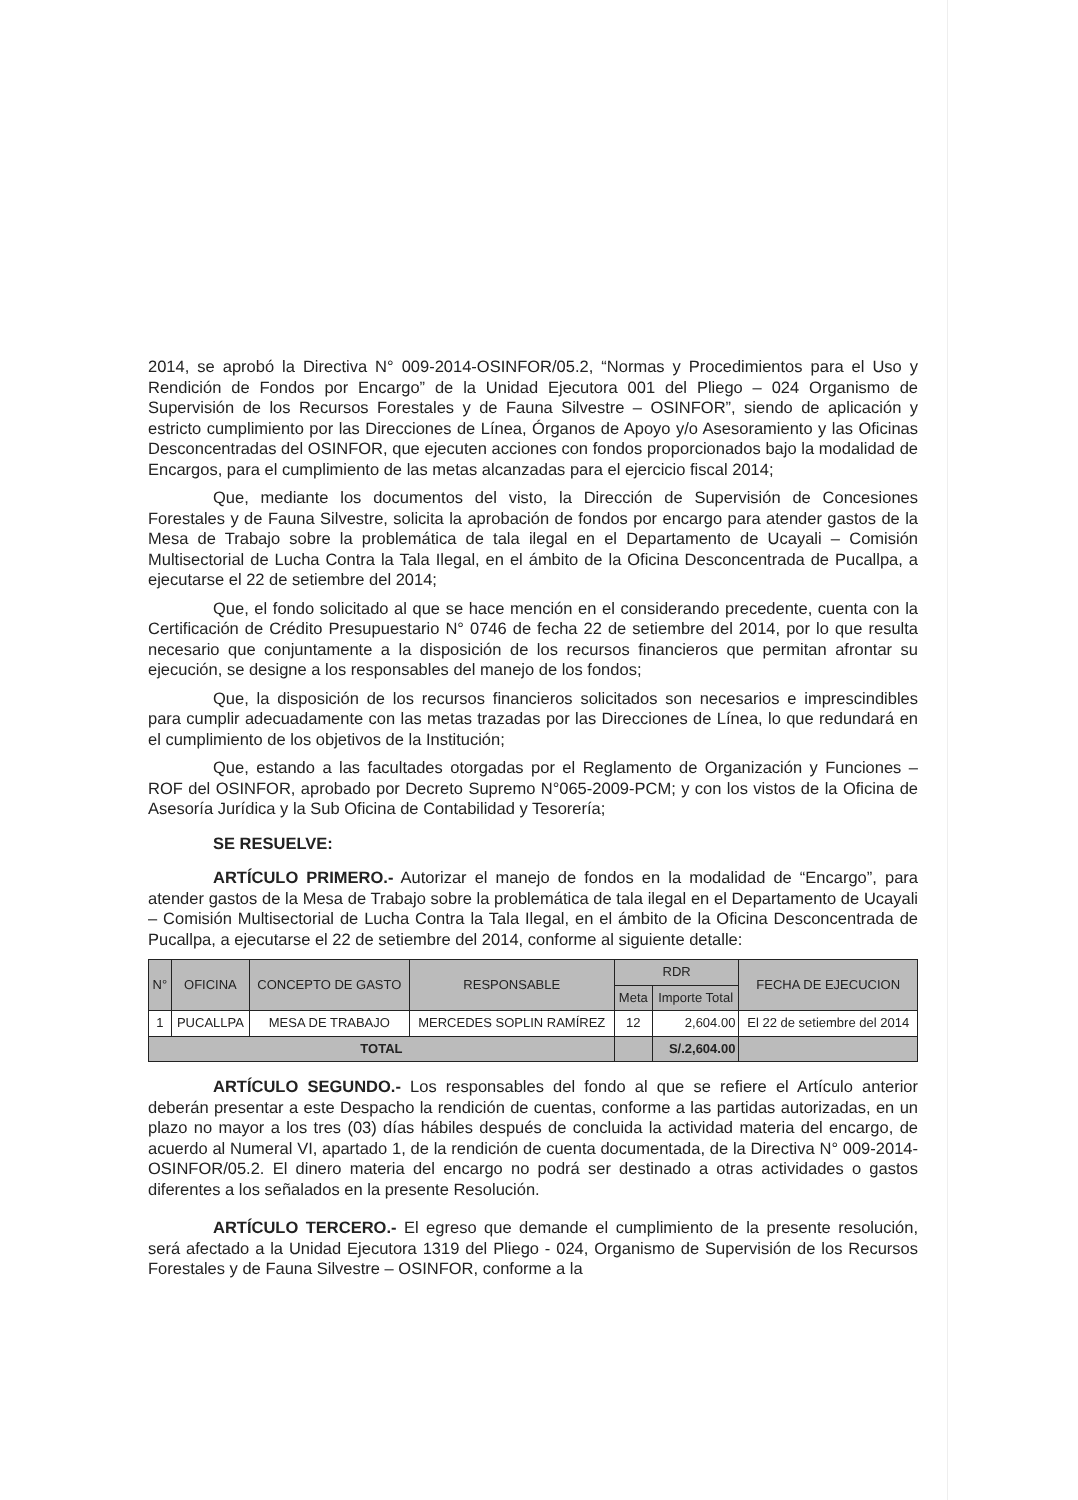2014, se aprobó la Directiva N° 009-2014-OSINFOR/05.2, “Normas y Procedimientos para el Uso y Rendición de Fondos por Encargo” de la Unidad Ejecutora 001 del Pliego – 024 Organismo de Supervisión de los Recursos Forestales y de Fauna Silvestre – OSINFOR”, siendo de aplicación y estricto cumplimiento por las Direcciones de Línea, Órganos de Apoyo y/o Asesoramiento y las Oficinas Desconcentradas del OSINFOR, que ejecuten acciones con fondos proporcionados bajo la modalidad de Encargos, para el cumplimiento de las metas alcanzadas para el ejercicio fiscal 2014;
Que, mediante los documentos del visto, la Dirección de Supervisión de Concesiones Forestales y de Fauna Silvestre, solicita la aprobación de fondos por encargo para atender gastos de la Mesa de Trabajo sobre la problemática de tala ilegal en el Departamento de Ucayali – Comisión Multisectorial de Lucha Contra la Tala Ilegal, en el ámbito de la Oficina Desconcentrada de Pucallpa, a ejecutarse el 22 de setiembre del 2014;
Que, el fondo solicitado al que se hace mención en el considerando precedente, cuenta con la Certificación de Crédito Presupuestario N° 0746 de fecha 22 de setiembre del 2014, por lo que resulta necesario que conjuntamente a la disposición de los recursos financieros que permitan afrontar su ejecución, se designe a los responsables del manejo de los fondos;
Que, la disposición de los recursos financieros solicitados son necesarios e imprescindibles para cumplir adecuadamente con las metas trazadas por las Direcciones de Línea, lo que redundará en el cumplimiento de los objetivos de la Institución;
Que, estando a las facultades otorgadas por el Reglamento de Organización y Funciones – ROF del OSINFOR, aprobado por Decreto Supremo N°065-2009-PCM; y con los vistos de la Oficina de Asesoría Jurídica y la Sub Oficina de Contabilidad y Tesorería;
SE RESUELVE:
ARTÍCULO PRIMERO.- Autorizar el manejo de fondos en la modalidad de “Encargo”, para atender gastos de la Mesa de Trabajo sobre la problemática de tala ilegal en el Departamento de Ucayali – Comisión Multisectorial de Lucha Contra la Tala Ilegal, en el ámbito de la Oficina Desconcentrada de Pucallpa, a ejecutarse el 22 de setiembre del 2014, conforme al siguiente detalle:
| N° | OFICINA | CONCEPTO DE GASTO | RESPONSABLE | RDR | | FECHA DE EJECUCION |
| --- | --- | --- | --- | --- | --- | --- |
| | | | | Meta | Importe Total | |
| 1 | PUCALLPA | MESA DE TRABAJO | MERCEDES SOPLIN RAMÍREZ | 12 | 2,604.00 | El 22 de setiembre del 2014 |
| TOTAL | | | | | S/.2,604.00 | |
ARTÍCULO SEGUNDO.- Los responsables del fondo al que se refiere el Artículo anterior deberán presentar a este Despacho la rendición de cuentas, conforme a las partidas autorizadas, en un plazo no mayor a los tres (03) días hábiles después de concluida la actividad materia del encargo, de acuerdo al Numeral VI, apartado 1, de la rendición de cuenta documentada, de la Directiva N° 009-2014-OSINFOR/05.2. El dinero materia del encargo no podrá ser destinado a otras actividades o gastos diferentes a los señalados en la presente Resolución.
ARTÍCULO TERCERO.- El egreso que demande el cumplimiento de la presente resolución, será afectado a la Unidad Ejecutora 1319 del Pliego - 024, Organismo de Supervisión de los Recursos Forestales y de Fauna Silvestre – OSINFOR, conforme a la